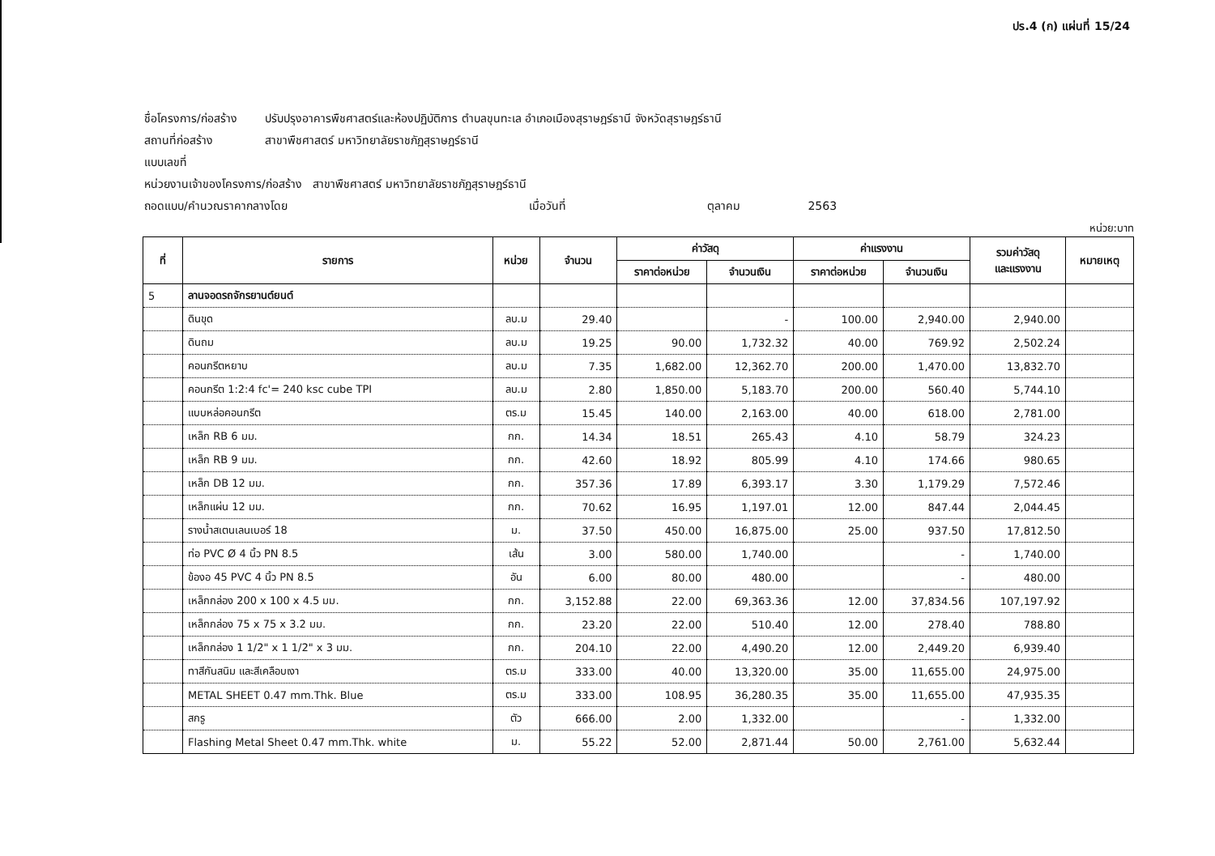ปร.4 (ก) แผ่นที่ 15/24
ชื่อโครงการ/ก่อสร้าง ปรับปรุงอาคารพืชศาสตร์และห้องปฏิบัติการ ตำบลขุนทะเล อำเภอเมืองสุราษฎร์ธานี จังหวัดสุราษฎร์ธานี
สถานที่ก่อสร้าง สาขาพืชศาสตร์ มหาวิทยาลัยราชภัฏสุราษฎร์ธานี
แบบเลขที่
หน่วยงานเจ้าของโครงการ/ก่อสร้าง สาขาพืชศาสตร์ มหาวิทยาลัยราชภัฏสุราษฎร์ธานี
ถอดแบบ/คำนวณราคากลางโดย เมื่อวันที่ ตุลาคม 2563
หน่วย:บาท
| ที่ | รายการ | หน่วย | จำนวน | ค่าวัสดุ | | ค่าแรงงาน | | รวมค่าวัสดุ และแรงงาน | หมายเหตุ |
| --- | --- | --- | --- | --- | --- | --- | --- | --- | --- |
| | | | | ราคาต่อหน่วย | จำนวนเงิน | ราคาต่อหน่วย | จำนวนเงิน | | |
| 5 | ลานจอดรถจักรยานต์ยนต์ | | | | | | | | |
| | ดินขุด | ลบ.ม | 29.40 | | - | 100.00 | 2,940.00 | 2,940.00 | |
| | ดินถม | ลบ.ม | 19.25 | 90.00 | 1,732.32 | 40.00 | 769.92 | 2,502.24 | |
| | คอนกรีตหยาบ | ลบ.ม | 7.35 | 1,682.00 | 12,362.70 | 200.00 | 1,470.00 | 13,832.70 | |
| | คอนกรีต 1:2:4 fc'= 240 ksc cube TPI | ลบ.ม | 2.80 | 1,850.00 | 5,183.70 | 200.00 | 560.40 | 5,744.10 | |
| | แบบหล่อคอนกรีต | ตร.ม | 15.45 | 140.00 | 2,163.00 | 40.00 | 618.00 | 2,781.00 | |
| | เหล็ก RB 6 มม. | กก. | 14.34 | 18.51 | 265.43 | 4.10 | 58.79 | 324.23 | |
| | เหล็ก RB 9 มม. | กก. | 42.60 | 18.92 | 805.99 | 4.10 | 174.66 | 980.65 | |
| | เหล็ก DB 12 มม. | กก. | 357.36 | 17.89 | 6,393.17 | 3.30 | 1,179.29 | 7,572.46 | |
| | เหล็กแผ่น 12 มม. | กก. | 70.62 | 16.95 | 1,197.01 | 12.00 | 847.44 | 2,044.45 | |
| | รางน้ำสเตนเลนเบอร์ 18 | ม. | 37.50 | 450.00 | 16,875.00 | 25.00 | 937.50 | 17,812.50 | |
| | ท่อ PVC Ø 4 นิ้ว PN 8.5 | เส้น | 3.00 | 580.00 | 1,740.00 | | - | 1,740.00 | |
| | ข้องอ 45 PVC 4 นิ้ว PN 8.5 | อัน | 6.00 | 80.00 | 480.00 | | - | 480.00 | |
| | เหล็กกล่อง 200 x 100 x 4.5 มม. | กก. | 3,152.88 | 22.00 | 69,363.36 | 12.00 | 37,834.56 | 107,197.92 | |
| | เหล็กกล่อง 75 x 75 x 3.2 มม. | กก. | 23.20 | 22.00 | 510.40 | 12.00 | 278.40 | 788.80 | |
| | เหล็กกล่อง 1 1/2" x 1 1/2" x 3 มม. | กก. | 204.10 | 22.00 | 4,490.20 | 12.00 | 2,449.20 | 6,939.40 | |
| | ทาสีกันสนิม และสีเคลือบเงา | ตร.ม | 333.00 | 40.00 | 13,320.00 | 35.00 | 11,655.00 | 24,975.00 | |
| | METAL SHEET 0.47 mm.Thk. Blue | ตร.ม | 333.00 | 108.95 | 36,280.35 | 35.00 | 11,655.00 | 47,935.35 | |
| | สกรู | ตัว | 666.00 | 2.00 | 1,332.00 | | - | 1,332.00 | |
| | Flashing Metal Sheet 0.47 mm.Thk. white | ม. | 55.22 | 52.00 | 2,871.44 | 50.00 | 2,761.00 | 5,632.44 | |